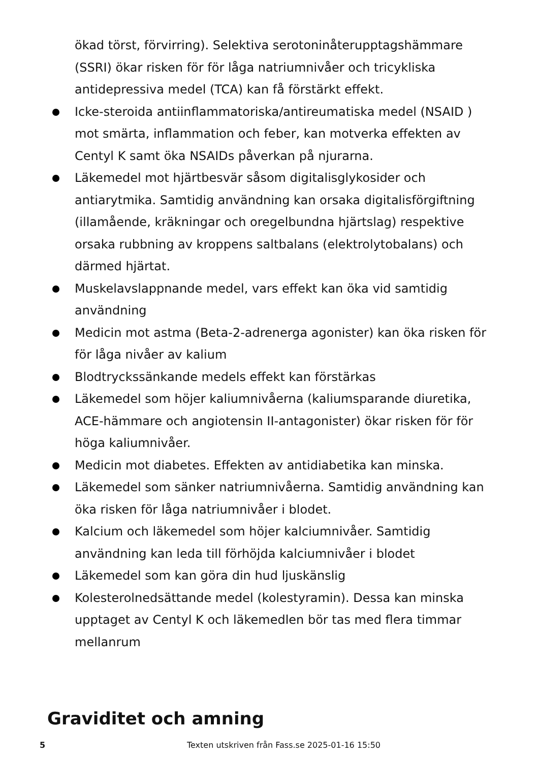ökad törst, förvirring). Selektiva serotoninåterupptagshämmare (SSRI) ökar risken för för låga natriumnivåer och tricykliska antidepressiva medel (TCA) kan få förstärkt effekt.
Icke-steroida antiinflammatoriska/antireumatiska medel (NSAID ) mot smärta, inflammation och feber, kan motverka effekten av Centyl K samt öka NSAIDs påverkan på njurarna.
Läkemedel mot hjärtbesvär såsom digitalisglykosider och antiarytmika. Samtidig användning kan orsaka digitalisförgiftning (illamående, kräkningar och oregelbundna hjärtslag) respektive orsaka rubbning av kroppens saltbalans (elektrolytobalans) och därmed hjärtat.
Muskelavslappnande medel, vars effekt kan öka vid samtidig användning
Medicin mot astma (Beta-2-adrenerga agonister) kan öka risken för för låga nivåer av kalium
Blodtryckssänkande medels effekt kan förstärkas
Läkemedel som höjer kaliumnivåerna (kaliumsparande diuretika, ACE-hämmare och angiotensin II-antagonister) ökar risken för för höga kaliumnivåer.
Medicin mot diabetes. Effekten av antidiabetika kan minska.
Läkemedel som sänker natriumnivåerna. Samtidig användning kan öka risken för låga natriumnivåer i blodet.
Kalcium och läkemedel som höjer kalciumnivåer. Samtidig användning kan leda till förhöjda kalciumnivåer i blodet
Läkemedel som kan göra din hud ljuskänslig
Kolesterolnedsättande medel (kolestyramin). Dessa kan minska upptaget av Centyl K och läkemedlen bör tas med flera timmar mellanrum
Graviditet och amning
5 Texten utskriven från Fass.se 2025-01-16 15:50